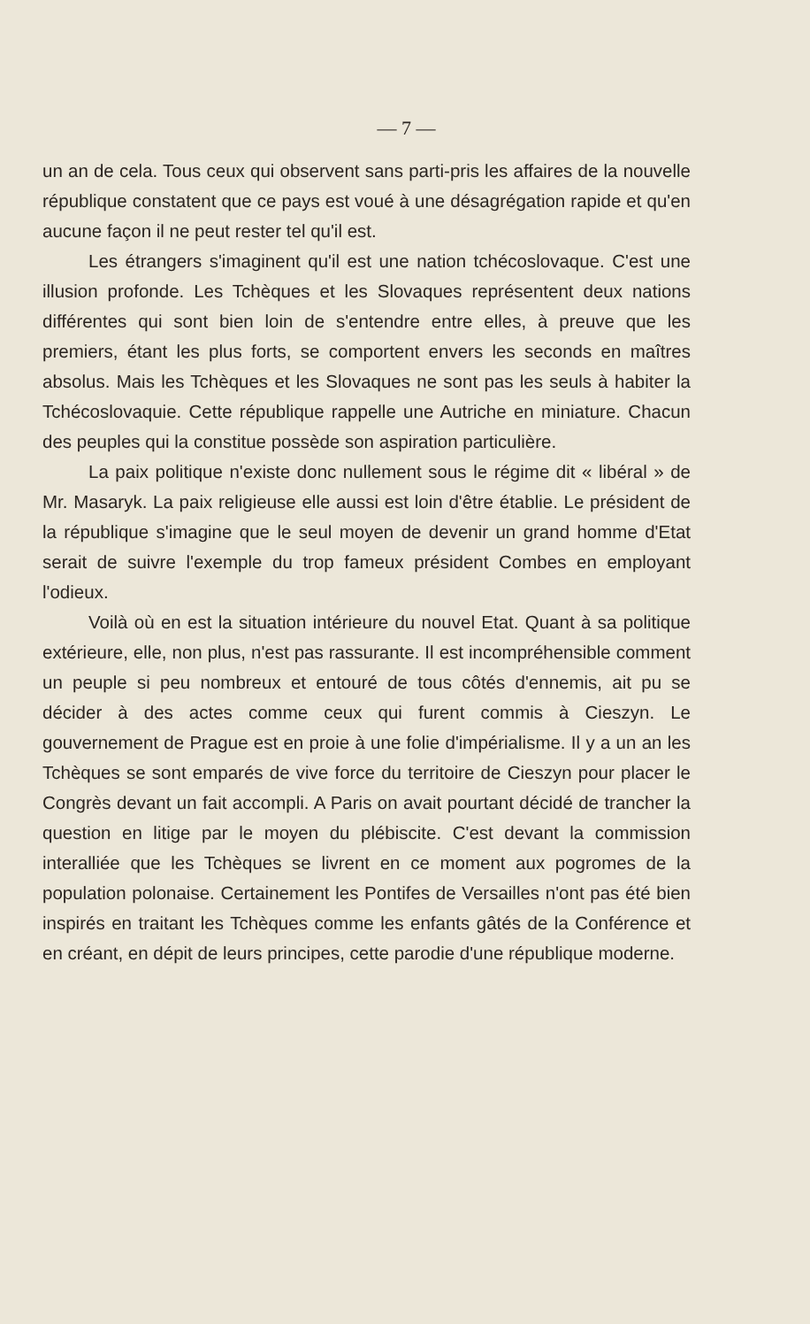— 7 —
un an de cela. Tous ceux qui observent sans parti-pris les affaires de la nouvelle république constatent que ce pays est voué à une désagrégation rapide et qu'en aucune façon il ne peut rester tel qu'il est.
Les étrangers s'imaginent qu'il est une nation tchécoslovaque. C'est une illusion profonde. Les Tchèques et les Slovaques représentent deux nations différentes qui sont bien loin de s'entendre entre elles, à preuve que les premiers, étant les plus forts, se comportent envers les seconds en maîtres absolus. Mais les Tchèques et les Slovaques ne sont pas les seuls à habiter la Tchécoslovaquie. Cette république rappelle une Autriche en miniature. Chacun des peuples qui la constitue possède son aspiration particulière.
La paix politique n'existe donc nullement sous le régime dit « libéral » de Mr. Masaryk. La paix religieuse elle aussi est loin d'être établie. Le président de la république s'imagine que le seul moyen de devenir un grand homme d'Etat serait de suivre l'exemple du trop fameux président Combes en employant l'odieux.
Voilà où en est la situation intérieure du nouvel Etat. Quant à sa politique extérieure, elle, non plus, n'est pas rassurante. Il est incompréhensible comment un peuple si peu nombreux et entouré de tous côtés d'ennemis, ait pu se décider à des actes comme ceux qui furent commis à Cieszyn. Le gouvernement de Prague est en proie à une folie d'impérialisme. Il y a un an les Tchèques se sont emparés de vive force du territoire de Cieszyn pour placer le Congrès devant un fait accompli. A Paris on avait pourtant décidé de trancher la question en litige par le moyen du plébiscite. C'est devant la commission interalliée que les Tchèques se livrent en ce moment aux pogromes de la population polonaise. Certainement les Pontifes de Versailles n'ont pas été bien inspirés en traitant les Tchèques comme les enfants gâtés de la Conférence et en créant, en dépit de leurs principes, cette parodie d'une république moderne.